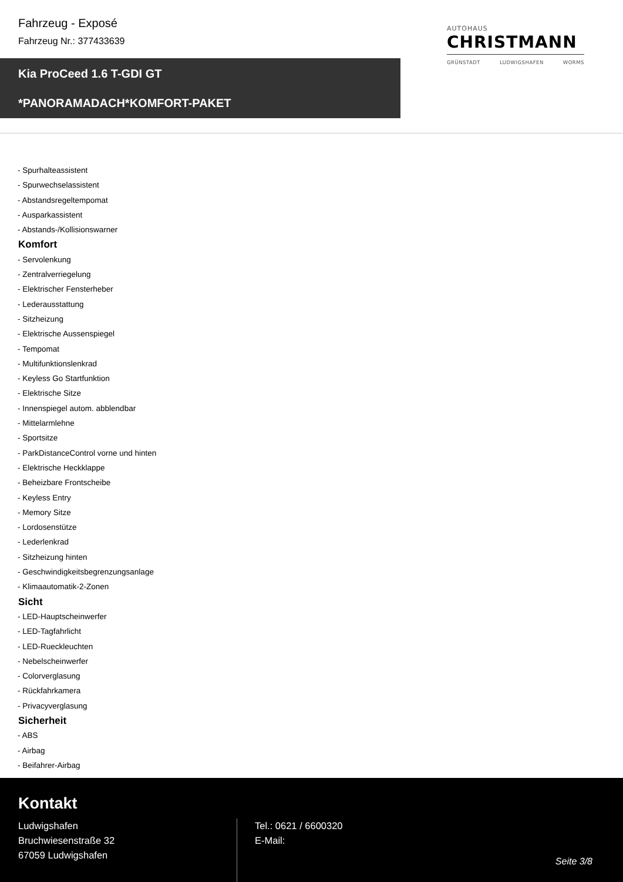Fahrzeug - Exposé
Fahrzeug Nr.: 377433639
AUTOHAUS
CHRISTMANN
GRÜNSTADT LUDWIGSHAFEN WORMS
Kia ProCeed 1.6 T-GDI GT
*PANORAMADACH*KOMFORT-PAKET
- Spurhalteassistent
- Spurwechselassistent
- Abstandsregeltempomat
- Ausparkassistent
- Abstands-/Kollisionswarner
Komfort
- Servolenkung
- Zentralverriegelung
- Elektrischer Fensterheber
- Lederausstattung
- Sitzheizung
- Elektrische Aussenspiegel
- Tempomat
- Multifunktionslenkrad
- Keyless Go Startfunktion
- Elektrische Sitze
- Innenspiegel autom. abblendbar
- Mittelarmlehne
- Sportsitze
- ParkDistanceControl vorne und hinten
- Elektrische Heckklappe
- Beheizbare Frontscheibe
- Keyless Entry
- Memory Sitze
- Lordosenstütze
- Lederlenkrad
- Sitzheizung hinten
- Geschwindigkeitsbegrenzungsanlage
- Klimaautomatik-2-Zonen
Sicht
- LED-Hauptscheinwerfer
- LED-Tagfahrlicht
- LED-Rueckleuchten
- Nebelscheinwerfer
- Colorverglasung
- Rückfahrkamera
- Privacyverglasung
Sicherheit
- ABS
- Airbag
- Beifahrer-Airbag
Kontakt
Ludwigshafen
Bruchwiesenstraße 32
67059 Ludwigshafen
Tel.: 0621 / 6600320
E-Mail:
Seite 3/8